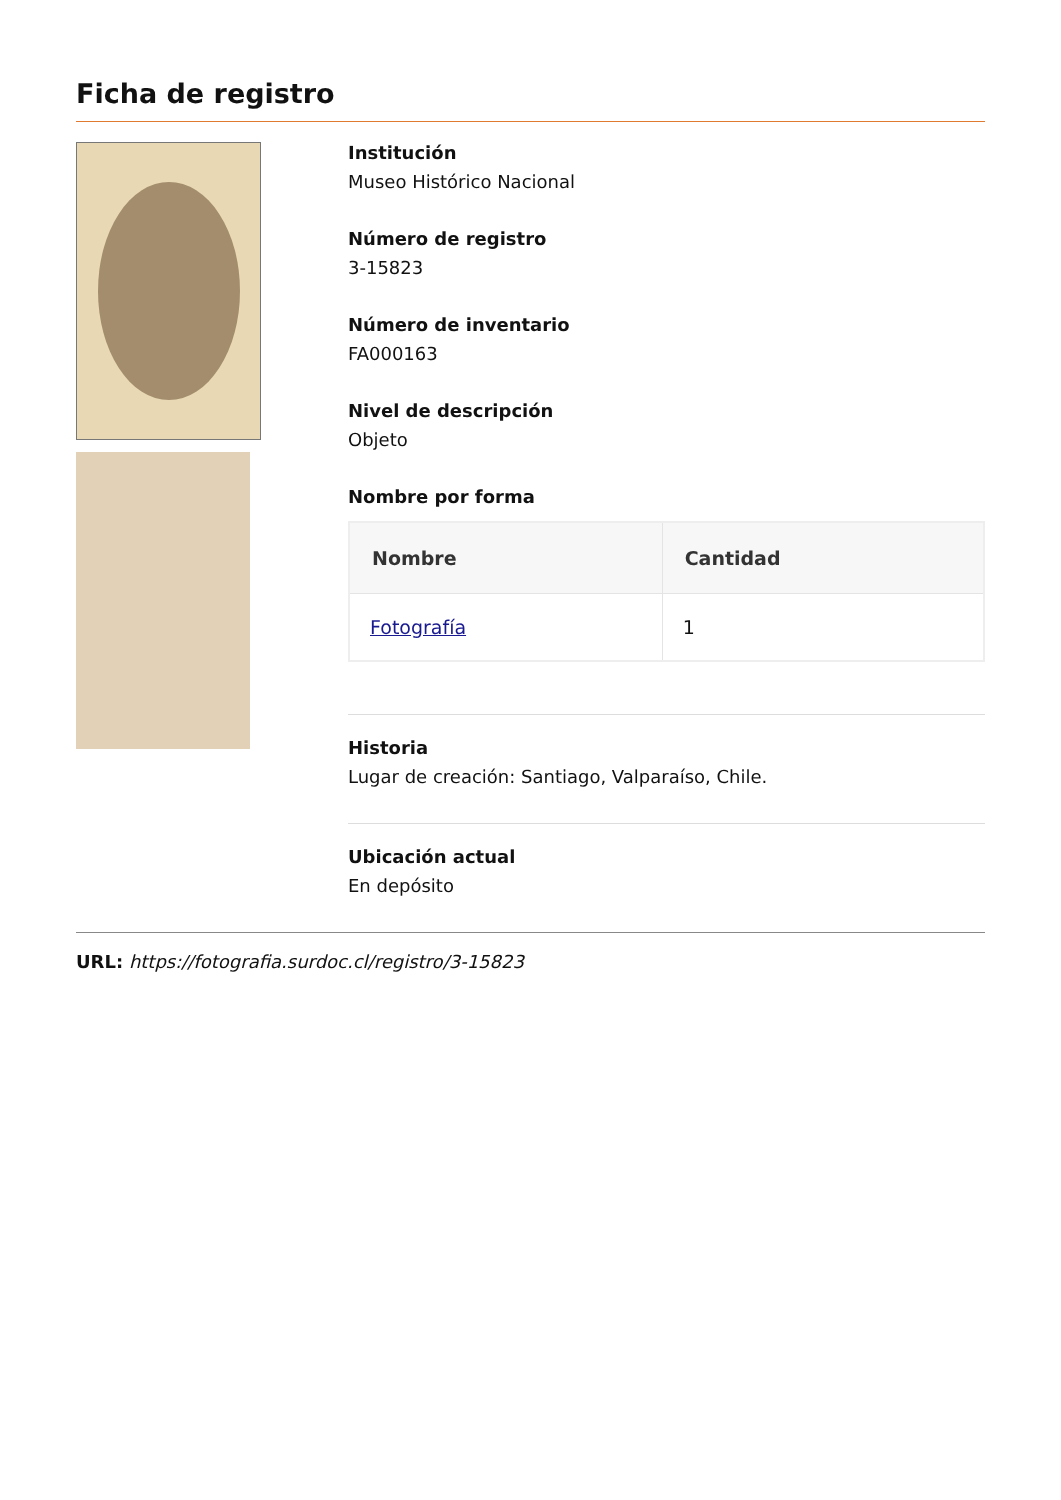Ficha de registro
Institución
Museo Histórico Nacional
Número de registro
3-15823
Número de inventario
FA000163
Nivel de descripción
Objeto
Nombre por forma
| Nombre | Cantidad |
| --- | --- |
| Fotografía | 1 |
Historia
Lugar de creación: Santiago, Valparaíso, Chile.
Ubicación actual
En depósito
URL: https://fotografia.surdoc.cl/registro/3-15823